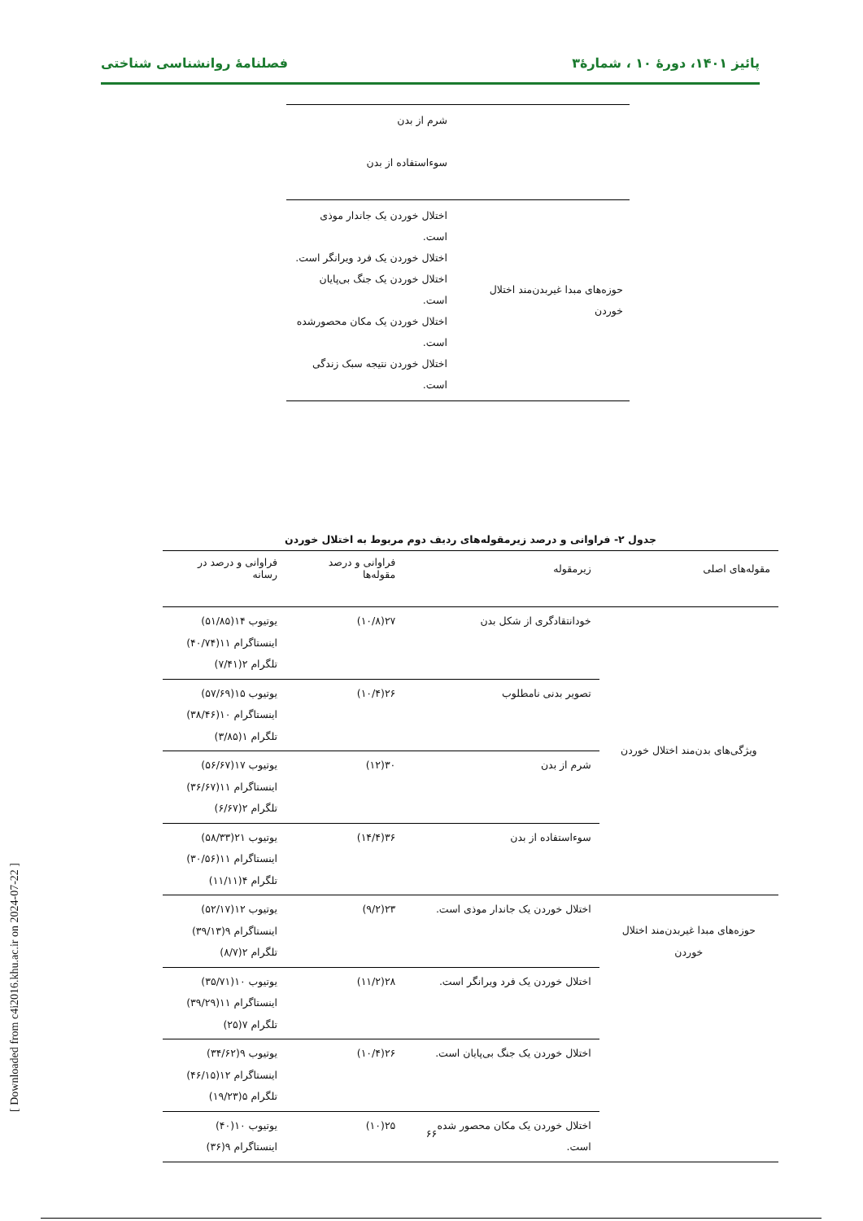پائیز ۱۴۰۱، دورهٔ ۱۰ ، شمارهٔ۳ فصلنامهٔ روانشناسی شناختی
| | شرم از بدن سوءاستفاده از بدن |
| حوزه‌های مبدا غیربدن‌مند اختلال خوردن | اختلال خوردن یک جاندار موذی است. اختلال خوردن یک فرد ویرانگر است. اختلال خوردن یک جنگ بی‌پایان است. اختلال خوردن یک مکان محصورشده است. اختلال خوردن نتیجه سبک زندگی است. |
جدول ۲- فراوانی و درصد زیرمقوله‌های ردیف دوم مربوط به اختلال خوردن
| مقوله‌های اصلی | زیرمقوله | فراوانی و درصد مقوله‌ها | فراوانی و درصد در رسانه |
| --- | --- | --- | --- |
| ویژگی‌های بدن‌مند اختلال خوردن | خودانتقادگری از شکل بدن | ۲۷(۱۰/۸) | یوتیوب ۱۴(۵۱/۸۵) اینستاگرام ۱۱(۴۰/۷۴) تلگرام ۲(۷/۴۱) |
| | تصویر بدنی نامطلوب | ۲۶(۱۰/۴) | یوتیوب ۱۵(۵۷/۶۹) اینستاگرام ۱۰(۳۸/۴۶) تلگرام ۱(۳/۸۵) |
| | شرم از بدن | ۳۰(۱۲) | یوتیوب ۱۷(۵۶/۶۷) اینستاگرام ۱۱(۳۶/۶۷) تلگرام ۲(۶/۶۷) |
| | سوءاستفاده از بدن | ۳۶(۱۴/۴) | یوتیوب ۲۱(۵۸/۳۳) اینستاگرام ۱۱(۳۰/۵۶) تلگرام ۴(۱۱/۱۱) |
| حوزه‌های مبدا غیربدن‌مند اختلال خوردن | اختلال خوردن یک جاندار موذی است. | ۲۳(۹/۲) | یوتیوب ۱۲(۵۲/۱۷) اینستاگرام ۹(۳۹/۱۳) تلگرام ۲(۸/۷) |
| | اختلال خوردن یک فرد ویرانگر است. | ۲۸(۱۱/۲) | یوتیوب ۱۰(۳۵/۷۱) اینستاگرام ۱۱(۳۹/۲۹) تلگرام ۷(۲۵) |
| | اختلال خوردن یک جنگ بی‌پایان است. | ۲۶(۱۰/۴) | یوتیوب ۹(۳۴/۶۲) اینستاگرام ۱۲(۴۶/۱۵) تلگرام ۵(۱۹/۲۳) |
| | اختلال خوردن یک مکان محصور شده است. | ۲۵(۱۰) | یوتیوب ۱۰(۴۰) اینستاگرام ۹(۳۶) |
۶۶
[ Downloaded from c4i2016.khu.ac.ir on 2024-07-22 ]